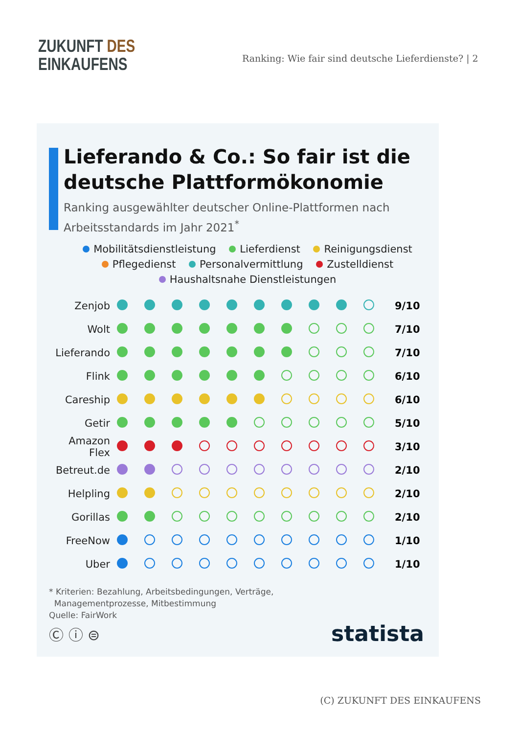ZUKUNFT DES
EINKAUFENS
Ranking: Wie fair sind deutsche Lieferdienste? | 2
Lieferando & Co.: So fair ist die deutsche Plattformökonomie
Ranking ausgewählter deutscher Online-Plattformen nach Arbeitsstandards im Jahr 2021<sup>*</sup>
Mobilitätsdienstleistung Lieferdienst Reinigungsdienst
Pflegedienst Personalvermittlung Zustelldienst
Haushaltsnahe Dienstleistungen
| Zenjob | | | | | | | | | | | 9/10 |
| Wolt | | | | | | | | | | | 7/10 |
| Lieferando | | | | | | | | | | | 7/10 |
| Flink | | | | | | | | | | | 6/10 |
| Careship | | | | | | | | | | | 6/10 |
| Getir | | | | | | | | | | | 5/10 |
| Amazon Flex | | | | | | | | | | | 3/10 |
| Betreut.de | | | | | | | | | | | 2/10 |
| Helpling | | | | | | | | | | | 2/10 |
| Gorillas | | | | | | | | | | | 2/10 |
| FreeNow | | | | | | | | | | | 1/10 |
| Uber | | | | | | | | | | | 1/10 |
* Kriterien: Bezahlung, Arbeitsbedingungen, Verträge,
Managementprozesse, Mitbestimmung
Quelle: FairWork
Ⓒ ⓘ ⊜ statista
(C) ZUKUNFT DES EINKAUFENS